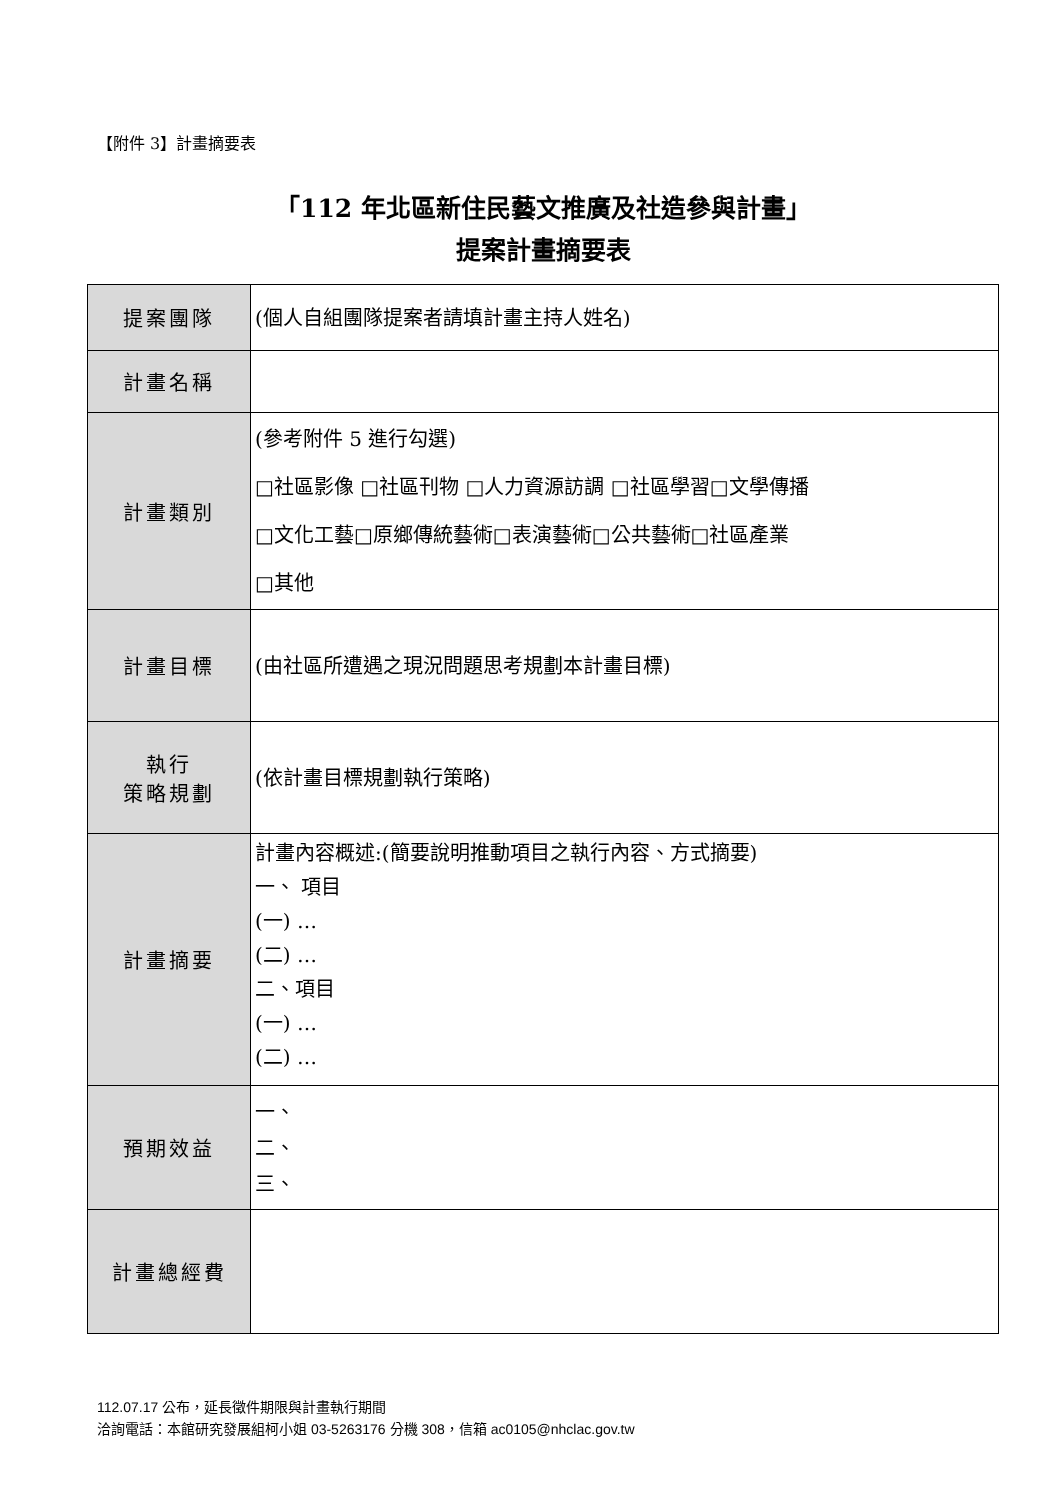【附件 3】計畫摘要表
「112 年北區新住民藝文推廣及社造參與計畫」
提案計畫摘要表
| 提案團隊 | (個人自組團隊提案者請填計畫主持人姓名) |
| 計畫名稱 | |
| 計畫類別 | (參考附件 5 進行勾選) □社區影像 □社區刊物 □人力資源訪調 □社區學習□文學傳播 □文化工藝□原鄉傳統藝術□表演藝術□公共藝術□社區產業 □其他 |
| 計畫目標 | (由社區所遭遇之現況問題思考規劃本計畫目標) |
| 執行 策略規劃 | (依計畫目標規劃執行策略) |
| 計畫摘要 | 計畫內容概述:(簡要說明推動項目之執行內容、方式摘要) 一、 項目 (一) … (二) … 二、項目 (一) … (二) … |
| 預期效益 | 一、 二、 三、 |
| 計畫總經費 | |
112.07.17 公布，延長徵件期限與計畫執行期間
洽詢電話：本館研究發展組柯小姐 03-5263176 分機 308，信箱 ac0105@nhclac.gov.tw